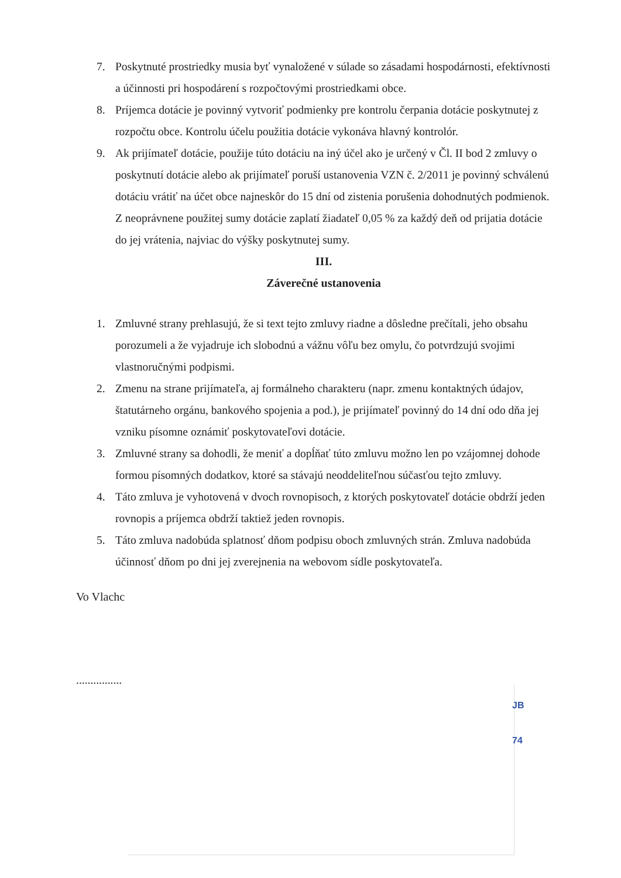7. Poskytnuté prostriedky musia byť vynaložené v súlade so zásadami hospodárnosti, efektívnosti a účinnosti pri hospodárení s rozpočtovými prostriedkami obce.
8. Príjemca dotácie je povinný vytvoriť podmienky pre kontrolu čerpania dotácie poskytnutej z rozpočtu obce. Kontrolu účelu použitia dotácie vykonáva hlavný kontrolór.
9. Ak prijímateľ dotácie, použije túto dotáciu na iný účel ako je určený v Čl. II bod 2 zmluvy o poskytnutí dotácie alebo ak prijímateľ poruší ustanovenia VZN č. 2/2011 je povinný schválenú dotáciu vrátiť na účet obce najneskôr do 15 dní od zistenia porušenia dohodnutých podmienok. Z neoprávnene použitej sumy dotácie zaplatí žiadateľ 0,05 % za každý deň od prijatia dotácie do jej vrátenia, najviac do výšky poskytnutej sumy.
III.
Záverečné ustanovenia
1. Zmluvné strany prehlasujú, že si text tejto zmluvy riadne a dôsledne prečítali, jeho obsahu porozumeli a že vyjadruje ich slobodnú a vážnu vôľu bez omylu, čo potvrdzujú svojimi vlastnoručnými podpismi.
2. Zmenu na strane prijímateľa, aj formálneho charakteru (napr. zmenu kontaktných údajov, štatutárneho orgánu, bankového spojenia a pod.), je prijímateľ povinný do 14 dní odo dňa jej vzniku písomne oznámiť poskytovateľovi dotácie.
3. Zmluvné strany sa dohodli, že meniť a dopĺňať túto zmluvu možno len po vzájomnej dohode formou písomných dodatkov, ktoré sa stávajú neoddeliteľnou súčasťou tejto zmluvy.
4. Táto zmluva je vyhotovená v dvoch rovnopisoch, z ktorých poskytovateľ dotácie obdrží jeden rovnopis a príjemca obdrží taktiež jeden rovnopis.
5. Táto zmluva nadobúda splatnosť dňom podpisu oboch zmluvných strán. Zmluva nadobúda účinnosť dňom po dni jej zverejnenia na webovom sídle poskytovateľa.
Vo Vlachc
................
JB
74